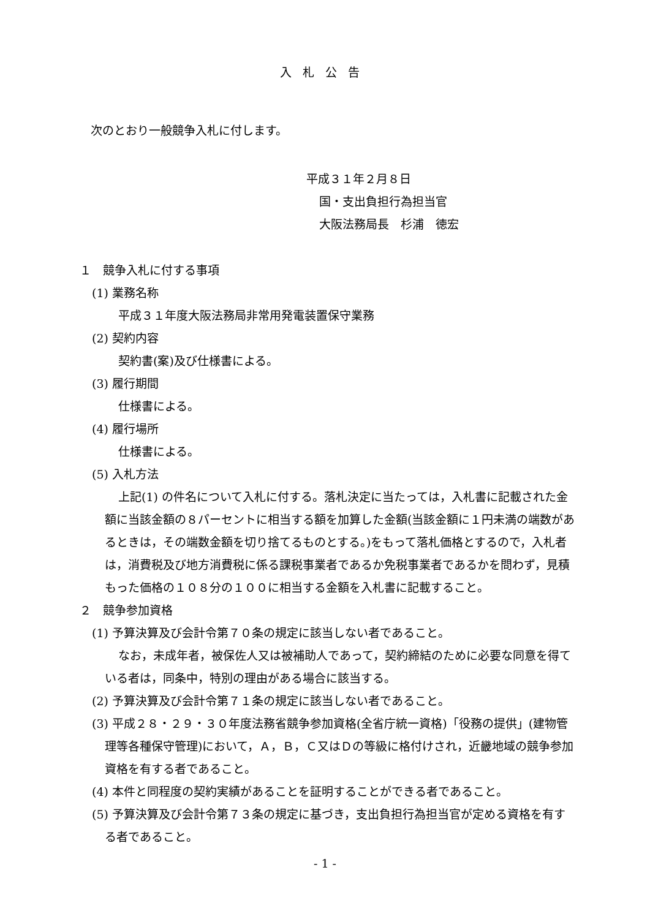入札公告
次のとおり一般競争入札に付します。
平成３１年２月８日
国・支出負担行為担当官
大阪法務局長　杉浦　徳宏
１　競争入札に付する事項
(1) 業務名称
平成３１年度大阪法務局非常用発電装置保守業務
(2) 契約内容
契約書(案)及び仕様書による。
(3) 履行期間
仕様書による。
(4) 履行場所
仕様書による。
(5) 入札方法
上記(1) の件名について入札に付する。落札決定に当たっては，入札書に記載された金額に当該金額の８パーセントに相当する額を加算した金額(当該金額に１円未満の端数があるときは，その端数金額を切り捨てるものとする。)をもって落札価格とするので，入札者は，消費税及び地方消費税に係る課税事業者であるか免税事業者であるかを問わず，見積もった価格の１０８分の１００に相当する金額を入札書に記載すること。
２　競争参加資格
(1) 予算決算及び会計令第７０条の規定に該当しない者であること。
なお，未成年者，被保佐人又は被補助人であって，契約締結のために必要な同意を得ている者は，同条中，特別の理由がある場合に該当する。
(2) 予算決算及び会計令第７１条の規定に該当しない者であること。
(3) 平成２８・２９・３０年度法務省競争参加資格(全省庁統一資格)「役務の提供」(建物管理等各種保守管理)において，Ａ，Ｂ，Ｃ又はＤの等級に格付けされ，近畿地域の競争参加資格を有する者であること。
(4) 本件と同程度の契約実績があることを証明することができる者であること。
(5) 予算決算及び会計令第７３条の規定に基づき，支出負担行為担当官が定める資格を有する者であること。
- 1 -